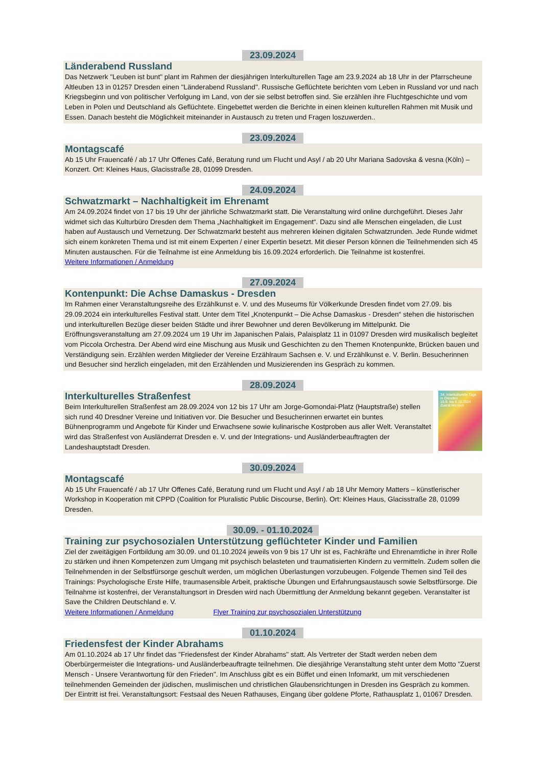23.09.2024
Länderabend Russland
Das Netzwerk "Leuben ist bunt" plant im Rahmen der diesjährigen Interkulturellen Tage am 23.9.2024 ab 18 Uhr in der Pfarrscheune Altleuben 13 in 01257 Dresden einen "Länderabend Russland". Russische Geflüchtete berichten vom Leben in Russland vor und nach Kriegsbeginn und von politischer Verfolgung im Land, von der sie selbst betroffen sind. Sie erzählen ihre Fluchtgeschichte und vom Leben in Polen und Deutschland als Geflüchtete. Eingebettet werden die Berichte in einen kleinen kulturellen Rahmen mit Musik und Essen. Danach besteht die Möglichkeit miteinander in Austausch zu treten und Fragen loszuwerden..
23.09.2024
Montagscafé
Ab 15 Uhr Frauencafé / ab 17 Uhr Offenes Café, Beratung rund um Flucht und Asyl / ab 20 Uhr Mariana Sadovska & vesna (Köln) – Konzert. Ort: Kleines Haus, Glacisstraße 28, 01099 Dresden.
24.09.2024
Schwatzmarkt – Nachhaltigkeit im Ehrenamt
Am 24.09.2024 findet von 17 bis 19 Uhr der jährliche Schwatzmarkt statt. Die Veranstaltung wird online durchgeführt. Dieses Jahr widmet sich das Kulturbüro Dresden dem Thema „Nachhaltigkeit im Engagement“. Dazu sind alle Menschen eingeladen, die Lust haben auf Austausch und Vernetzung. Der Schwatzmarkt besteht aus mehreren kleinen digitalen Schwatzrunden. Jede Runde widmet sich einem konkreten Thema und ist mit einem Experten / einer Expertin besetzt. Mit dieser Person können die Teilnehmenden sich 45 Minuten austauschen. Für die Teilnahme ist eine Anmeldung bis 16.09.2024 erforderlich. Die Teilnahme ist kostenfrei.
Weitere Informationen / Anmeldung
27.09.2024
Kontenpunkt: Die Achse Damaskus - Dresden
Im Rahmen einer Veranstaltungsreihe des Erzählkunst e. V. und des Museums für Völkerkunde Dresden findet vom 27.09. bis 29.09.2024 ein interkulturelles Festival statt. Unter dem Titel „Knotenpunkt – Die Achse Damaskus - Dresden“ stehen die historischen und interkulturellen Bezüge dieser beiden Städte und ihrer Bewohner und deren Bevölkerung im Mittelpunkt. Die Eröffnungsveranstaltung am 27.09.2024 um 19 Uhr im Japanischen Palais, Palaisplatz 11 in 01097 Dresden wird musikalisch begleitet vom Piccola Orchestra. Der Abend wird eine Mischung aus Musik und Geschichten zu den Themen Knotenpunkte, Brücken bauen und Verständigung sein. Erzählen werden Mitglieder der Vereine Erzählraum Sachsen e. V. und Erzählkunst e. V. Berlin. Besucherinnen und Besucher sind herzlich eingeladen, mit den Erzählenden und Musizierenden ins Gespräch zu kommen.
28.09.2024
Interkulturelles Straßenfest
Beim Interkulturellen Straßenfest am 28.09.2024 von 12 bis 17 Uhr am Jorge-Gomondai-Platz (Hauptstraße) stellen sich rund 40 Dresdner Vereine und Initiativen vor. Die Besucher und Besucherinnen erwartet ein buntes Bühnenprogramm und Angebote für Kinder und Erwachsene sowie kulinarische Kostproben aus aller Welt. Veranstaltet wird das Straßenfest von Ausländerrat Dresden e. V. und der Integrations- und Ausländerbeauftragten der Landeshauptstadt Dresden.
34. Interkulturelle Tage in Dresden
15.9. bis 6.10.2024
Zuerst Mensch
30.09.2024
Montagscafé
Ab 15 Uhr Frauencafé / ab 17 Uhr Offenes Café, Beratung rund um Flucht und Asyl / ab 18 Uhr Memory Matters – künstlerischer Workshop in Kooperation mit CPPD (Coalition for Pluralistic Public Discourse, Berlin). Ort: Kleines Haus, Glacisstraße 28, 01099 Dresden.
30.09. - 01.10.2024
Training zur psychosozialen Unterstützung geflüchteter Kinder und Familien
Ziel der zweitägigen Fortbildung am 30.09. und 01.10.2024 jeweils von 9 bis 17 Uhr ist es, Fachkräfte und Ehrenamtliche in ihrer Rolle zu stärken und ihnen Kompetenzen zum Umgang mit psychisch belasteten und traumatisierten Kindern zu vermitteln. Zudem sollen die Teilnehmenden in der Selbstfürsorge geschult werden, um möglichen Überlastungen vorzubeugen. Folgende Themen sind Teil des Trainings: Psychologische Erste Hilfe, traumasensible Arbeit, praktische Übungen und Erfahrungsaustausch sowie Selbstfürsorge. Die Teilnahme ist kostenfrei, der Veranstaltungsort in Dresden wird nach Übermittlung der Anmeldung bekannt gegeben. Veranstalter ist Save the Children Deutschland e. V.
Weitere Informationen / Anmeldung Flyer Training zur psychosozialen Unterstützung
01.10.2024
Friedensfest der Kinder Abrahams
Am 01.10.2024 ab 17 Uhr findet das "Friedensfest der Kinder Abrahams" statt. Als Vertreter der Stadt werden neben dem Oberbürgermeister die Integrations- und Ausländerbeauftragte teilnehmen. Die diesjährige Veranstaltung steht unter dem Motto "Zuerst Mensch - Unsere Verantwortung für den Frieden". Im Anschluss gibt es ein Büffet und einen Infomarkt, um mit verschiedenen teilnehmenden Gemeinden der jüdischen, muslimischen und christlichen Glaubensrichtungen in Dresden ins Gespräch zu kommen. Der Eintritt ist frei. Veranstaltungsort: Festsaal des Neuen Rathauses, Eingang über goldene Pforte, Rathausplatz 1, 01067 Dresden.